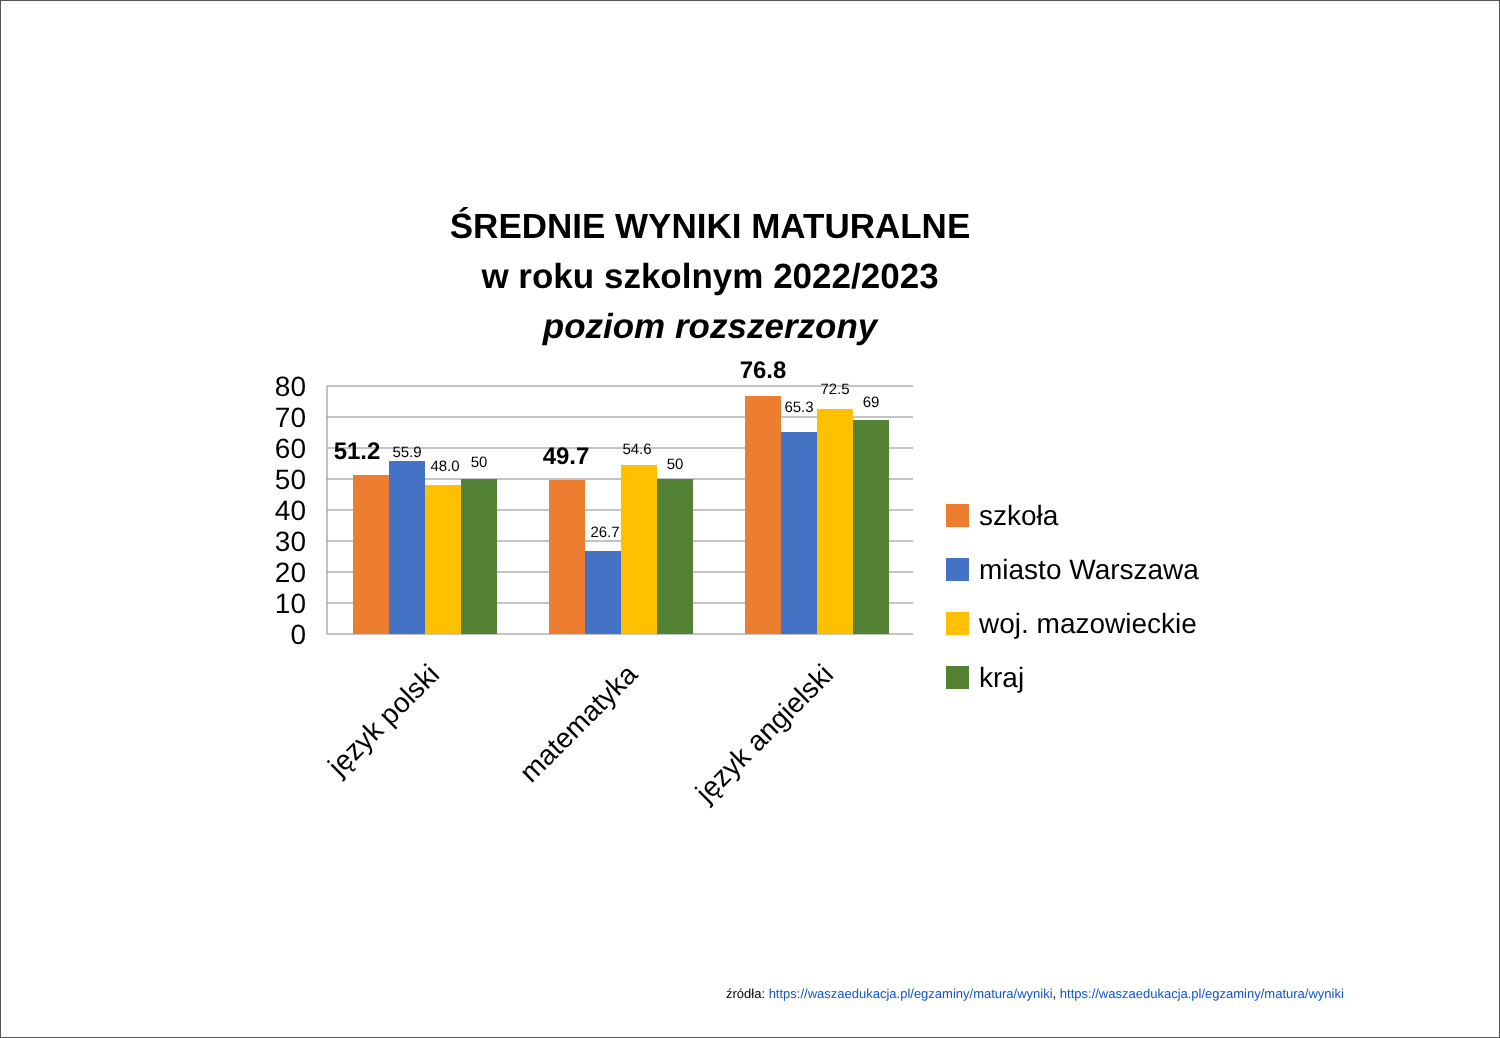ŚREDNIE WYNIKI MATURALNE
w roku szkolnym 2022/2023
poziom rozszerzony
80
70
60
50
40
30
20
10
0
55.9
48.0
50
26.7
54.6
50
65.3
72.5
69
51.2
49.7
76.8
język polski
matematyka
język angielski
szkoła
miasto Warszawa
woj. mazowieckie
kraj
źródła: https://waszaedukacja.pl/egzaminy/matura/wyniki, https://waszaedukacja.pl/egzaminy/matura/wyniki